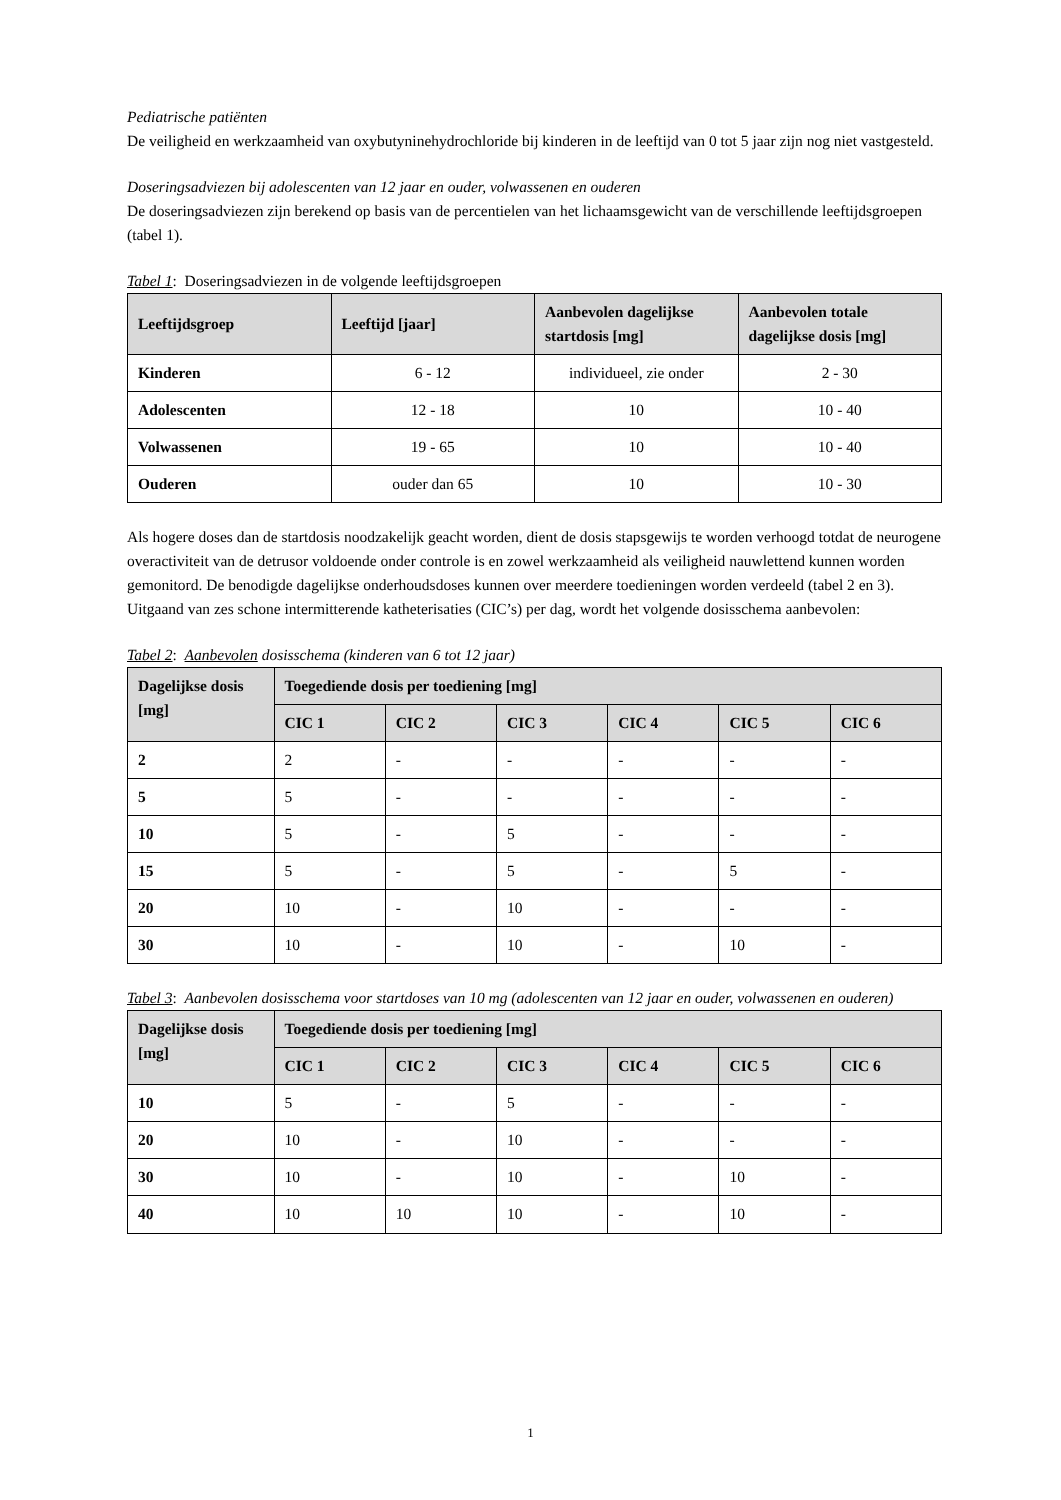Pediatrische patiënten
De veiligheid en werkzaamheid van oxybutyninehydrochloride bij kinderen in de leeftijd van 0 tot 5 jaar zijn nog niet vastgesteld.
Doseringsadviezen bij adolescenten van 12 jaar en ouder, volwassenen en ouderen
De doseringsadviezen zijn berekend op basis van de percentielen van het lichaamsgewicht van de verschillende leeftijdsgroepen (tabel 1).
Tabel 1: Doseringsadviezen in de volgende leeftijdsgroepen
| Leeftijdsgroep | Leeftijd [jaar] | Aanbevolen dagelijkse startdosis [mg] | Aanbevolen totale dagelijkse dosis [mg] |
| --- | --- | --- | --- |
| Kinderen | 6 - 12 | individueel, zie onder | 2 - 30 |
| Adolescenten | 12 - 18 | 10 | 10 - 40 |
| Volwassenen | 19 - 65 | 10 | 10 - 40 |
| Ouderen | ouder dan 65 | 10 | 10 - 30 |
Als hogere doses dan de startdosis noodzakelijk geacht worden, dient de dosis stapsgewijs te worden verhoogd totdat de neurogene overactiviteit van de detrusor voldoende onder controle is en zowel werkzaamheid als veiligheid nauwlettend kunnen worden gemonitord. De benodigde dagelijkse onderhoudsdoses kunnen over meerdere toedieningen worden verdeeld (tabel 2 en 3). Uitgaand van zes schone intermitterende katheterisaties (CIC’s) per dag, wordt het volgende dosisschema aanbevolen:
Tabel 2: Aanbevolen dosisschema (kinderen van 6 tot 12 jaar)
| Dagelijkse dosis [mg] | Toegediende dosis per toediening [mg] | | | | | |
| --- | --- | --- | --- | --- | --- | --- |
| | CIC 1 | CIC 2 | CIC 3 | CIC 4 | CIC 5 | CIC 6 |
| 2 | 2 | - | - | - | - | - |
| 5 | 5 | - | - | - | - | - |
| 10 | 5 | - | 5 | - | - | - |
| 15 | 5 | - | 5 | - | 5 | - |
| 20 | 10 | - | 10 | - | - | - |
| 30 | 10 | - | 10 | - | 10 | - |
Tabel 3: Aanbevolen dosisschema voor startdoses van 10 mg (adolescenten van 12 jaar en ouder, volwassenen en ouderen)
| Dagelijkse dosis [mg] | Toegediende dosis per toediening [mg] | | | | | |
| --- | --- | --- | --- | --- | --- | --- |
| | CIC 1 | CIC 2 | CIC 3 | CIC 4 | CIC 5 | CIC 6 |
| 10 | 5 | - | 5 | - | - | - |
| 20 | 10 | - | 10 | - | - | - |
| 30 | 10 | - | 10 | - | 10 | - |
| 40 | 10 | 10 | 10 | - | 10 | - |
1